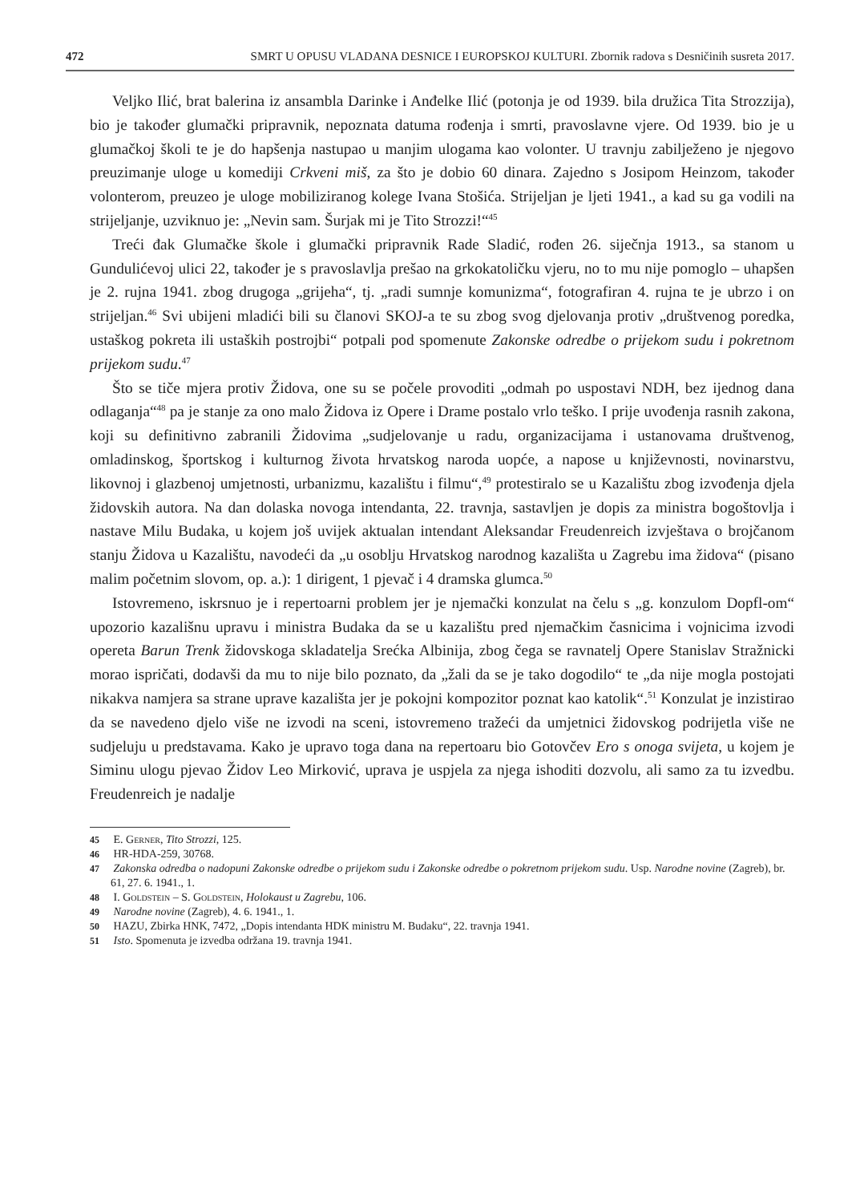472 SMRT U OPUSU VLADANA DESNICE I EUROPSKOJ KULTURI. Zbornik radova s Desničinih susreta 2017.
Veljko Ilić, brat balerina iz ansambla Darinke i Anđelke Ilić (potonja je od 1939. bila družica Tita Strozzija), bio je također glumački pripravnik, nepoznata datuma rođenja i smrti, pravoslavne vjere. Od 1939. bio je u glumačkoj školi te je do hapšenja nastupao u manjim ulogama kao volonter. U travnju zabilježeno je njegovo preuzimanje uloge u komediji Crkveni miš, za što je dobio 60 dinara. Zajedno s Josipom Heinzom, također volonterom, preuzeo je uloge mobiliziranog kolege Ivana Stošića. Strijeljan je ljeti 1941., a kad su ga vodili na strijeljanje, uzviknuo je: „Nevin sam. Šurjak mi je Tito Strozzi!“<sup>45</sup>
Treći đak Glumačke škole i glumački pripravnik Rade Sladić, rođen 26. siječnja 1913., sa stanom u Gundulićevoj ulici 22, također je s pravoslavlja prešao na grkokatoličku vjeru, no to mu nije pomoglo – uhapšen je 2. rujna 1941. zbog drugoga „grijeha“, tj. „radi sumnje komunizma“, fotografiran 4. rujna te je ubrzo i on strijeljan.<sup>46</sup> Svi ubijeni mladići bili su članovi SKOJ-a te su zbog svog djelovanja protiv „društvenog poredka, ustaškog pokreta ili ustaških postrojbi“ potpali pod spomenute Zakonske odredbe o prijekom sudu i pokretnom prijekom sudu.<sup>47</sup>
Što se tiče mjera protiv Židova, one su se počele provoditi „odmah po uspostavi NDH, bez ijednog dana odlaganja“<sup>48</sup> pa je stanje za ono malo Židova iz Opere i Drame postalo vrlo teško. I prije uvođenja rasnih zakona, koji su definitivno zabranili Židovima „sudjelovanje u radu, organizacijama i ustanovama društvenog, omladinskog, športskog i kulturnog života hrvatskog naroda uopće, a napose u književnosti, novinarstvu, likovnoj i glazbenoj umjetnosti, urbanizmu, kazalištu i filmu“,<sup>49</sup> protestiralo se u Kazalištu zbog izvođenja djela židovskih autora. Na dan dolaska novoga intendanta, 22. travnja, sastavljen je dopis za ministra bogoštovlja i nastave Milu Budaka, u kojem još uvijek aktualan intendant Aleksandar Freudenreich izvještava o brojčanom stanju Židova u Kazalištu, navodeći da „u osoblju Hrvatskog narodnog kazališta u Zagrebu ima židova“ (pisano malim početnim slovom, op. a.): 1 dirigent, 1 pjevač i 4 dramska glumca.<sup>50</sup>
Istovremeno, iskrsnuo je i repertoarni problem jer je njemački konzulat na čelu s „g. konzulom Dopfl-om“ upozorio kazališnu upravu i ministra Budaka da se u kazalištu pred njemačkim časnicima i vojnicima izvodi opereta Barun Trenk židovskoga skladatelja Srećka Albinija, zbog čega se ravnatelj Opere Stanislav Stražnicki morao ispričati, dodavši da mu to nije bilo poznato, da „žali da se je tako dogodilo“ te „da nije mogla postojati nikakva namjera sa strane uprave kazališta jer je pokojni kompozitor poznat kao katolik“.<sup>51</sup> Konzulat je inzistirao da se navedeno djelo više ne izvodi na sceni, istovremeno tražeći da umjetnici židovskog podrijetla više ne sudjeluju u predstavama. Kako je upravo toga dana na repertoaru bio Gotovčev Ero s onoga svijeta, u kojem je Siminu ulogu pjevao Židov Leo Mirković, uprava je uspjela za njega ishoditi dozvolu, ali samo za tu izvedbu. Freudenreich je nadalje
45 E. Gerner, Tito Strozzi, 125.
46 HR-HDA-259, 30768.
47 Zakonska odredba o nadopuni Zakonske odredbe o prijekom sudu i Zakonske odredbe o pokretnom prijekom sudu. Usp. Narodne novine (Zagreb), br. 61, 27. 6. 1941., 1.
48 I. Goldstein – S. Goldstein, Holokaust u Zagrebu, 106.
49 Narodne novine (Zagreb), 4. 6. 1941., 1.
50 HAZU, Zbirka HNK, 7472, „Dopis intendanta HDK ministru M. Budaku“, 22. travnja 1941.
51 Isto. Spomenuta je izvedba održana 19. travnja 1941.